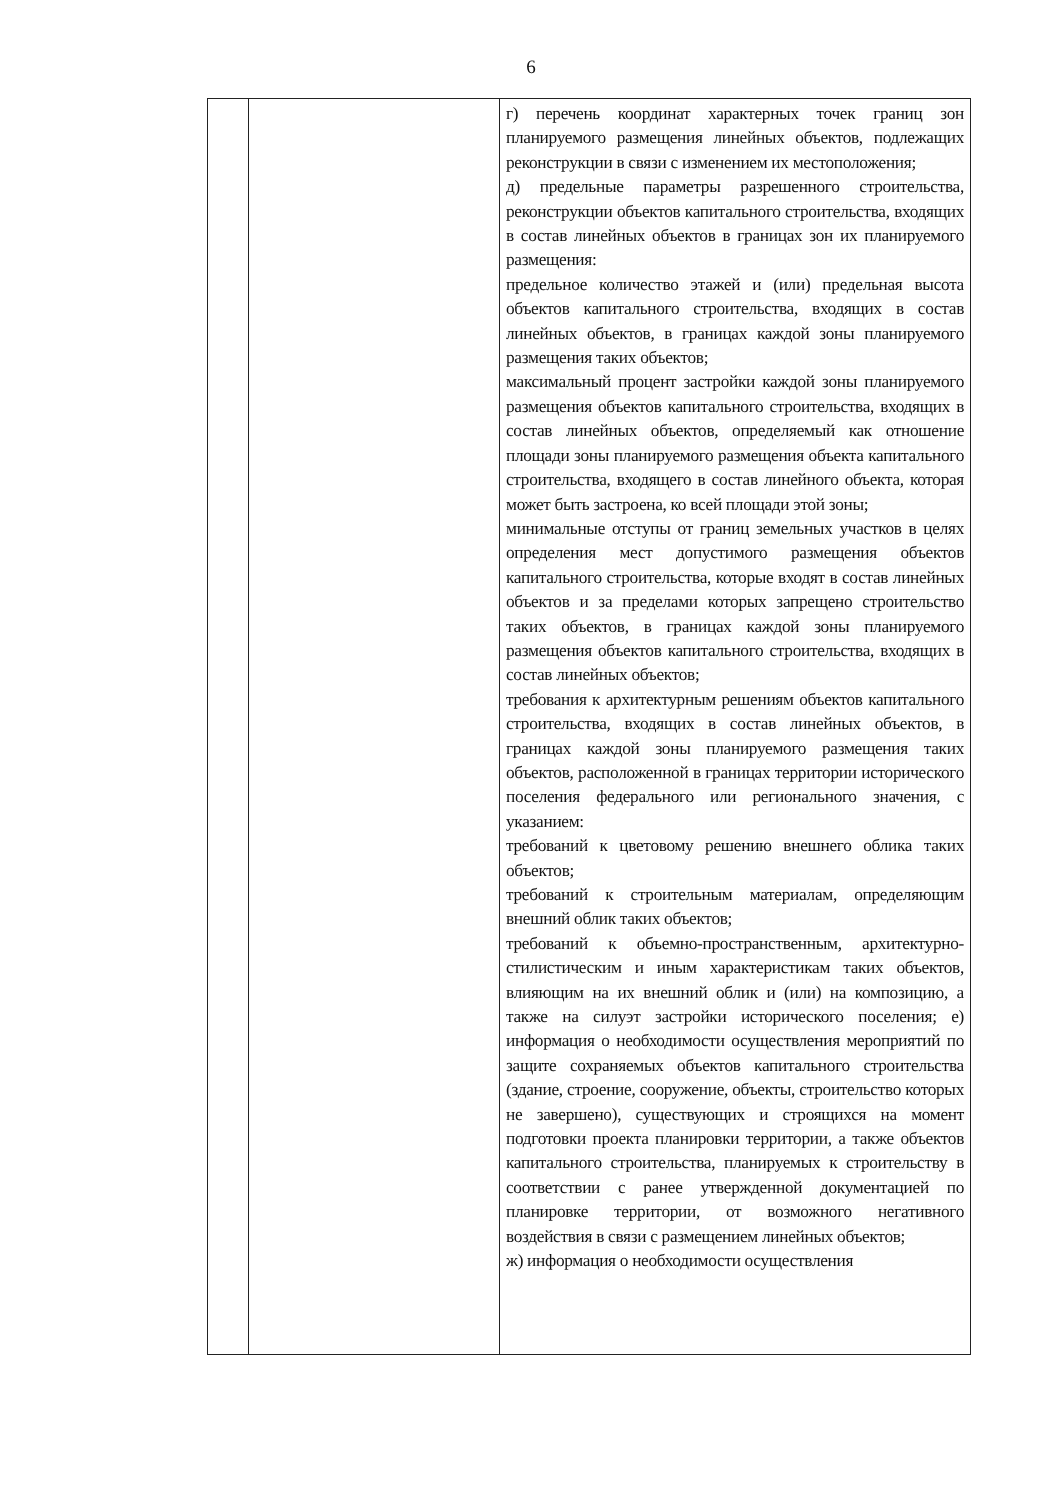6
| | | г) перечень координат характерных точек границ зон планируемого размещения линейных объектов, подлежащих реконструкции в связи с изменением их местоположения; д) предельные параметры разрешенного строительства, реконструкции объектов капитального строительства, входящих в состав линейных объектов в границах зон их планируемого размещения: предельное количество этажей и (или) предельная высота объектов капитального строительства, входящих в состав линейных объектов, в границах каждой зоны планируемого размещения таких объектов; максимальный процент застройки каждой зоны планируемого размещения объектов капитального строительства, входящих в состав линейных объектов, определяемый как отношение площади зоны планируемого размещения объекта капитального строительства, входящего в состав линейного объекта, которая может быть застроена, ко всей площади этой зоны; минимальные отступы от границ земельных участков в целях определения мест допустимого размещения объектов капитального строительства, которые входят в состав линейных объектов и за пределами которых запрещено строительство таких объектов, в границах каждой зоны планируемого размещения объектов капитального строительства, входящих в состав линейных объектов; требования к архитектурным решениям объектов капитального строительства, входящих в состав линейных объектов, в границах каждой зоны планируемого размещения таких объектов, расположенной в границах территории исторического поселения федерального или регионального значения, с указанием: требований к цветовому решению внешнего облика таких объектов; требований к строительным материалам, определяющим внешний облик таких объектов; требований к объемно-пространственным, архитектурно-стилистическим и иным характеристикам таких объектов, влияющим на их внешний облик и (или) на композицию, а также на силуэт застройки исторического поселения; е) информация о необходимости осуществления мероприятий по защите сохраняемых объектов капитального строительства (здание, строение, сооружение, объекты, строительство которых не завершено), существующих и строящихся на момент подготовки проекта планировки территории, а также объектов капитального строительства, планируемых к строительству в соответствии с ранее утвержденной документацией по планировке территории, от возможного негативного воздействия в связи с размещением линейных объектов; ж) информация о необходимости осуществления |